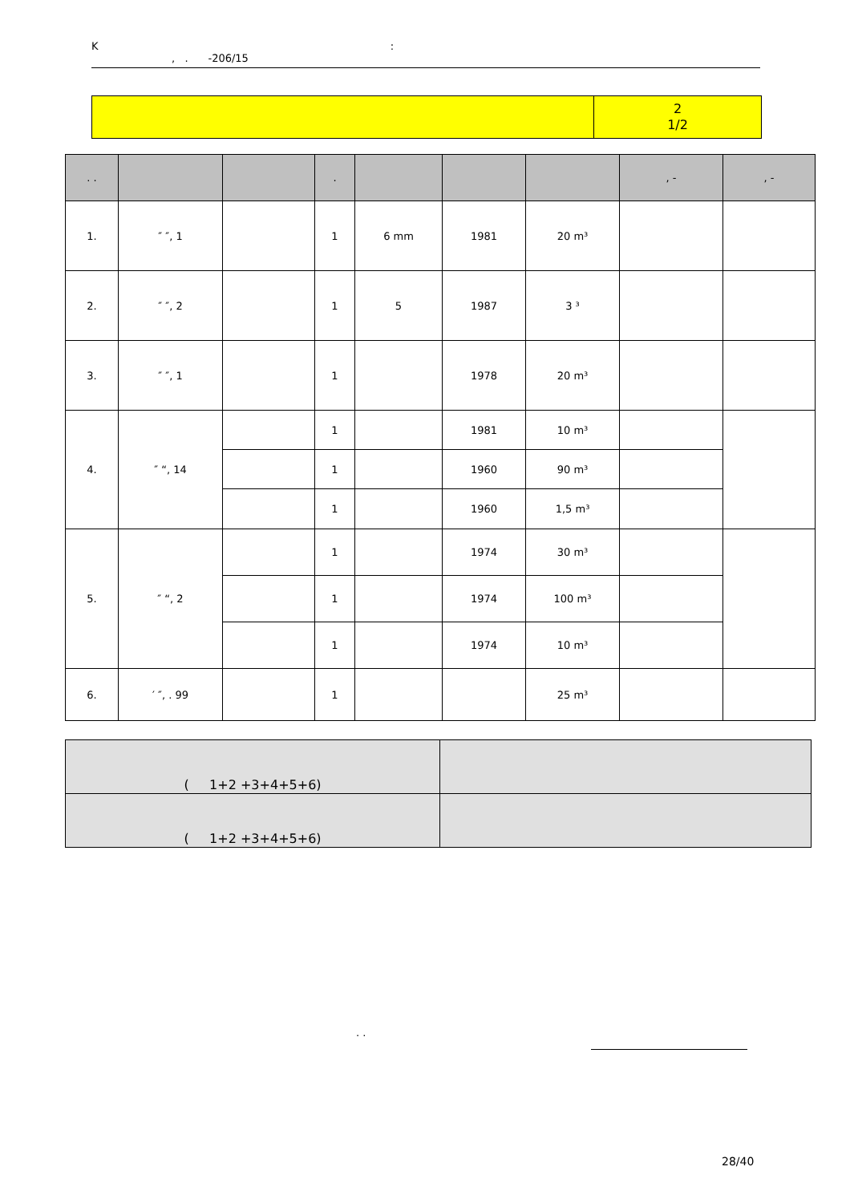K :
, . -206/15
2
1/2
| . . | | | . | | | | , - | , - |
| --- | --- | --- | --- | --- | --- | --- | --- | --- |
| 1. | ″ ″, 1 | | 1 | 6 mm | 1981 | 20 m³ | | |
| 2. | ″ ″, 2 | | 1 | 5 | 1987 | 3 ³ | | |
| 3. | ″ ″, 1 | | 1 | | 1978 | 20 m³ | | |
| 4. | ″ “, 14 | | 1 | | 1981 | 10 m³ | | |
| | | | 1 | | 1960 | 90 m³ | | |
| | | | 1 | | 1960 | 1,5 m³ | | |
| 5. | ″ “, 2 | | 1 | | 1974 | 30 m³ | | |
| | | | 1 | | 1974 | 100 m³ | | |
| | | | 1 | | 1974 | 10 m³ | | |
| 6. | ′ ″, . 99 | | 1 | | | 25 m³ | | |
| ( 1+2 +3+4+5+6) | |
| ( 1+2 +3+4+5+6) | |
. .
28/40